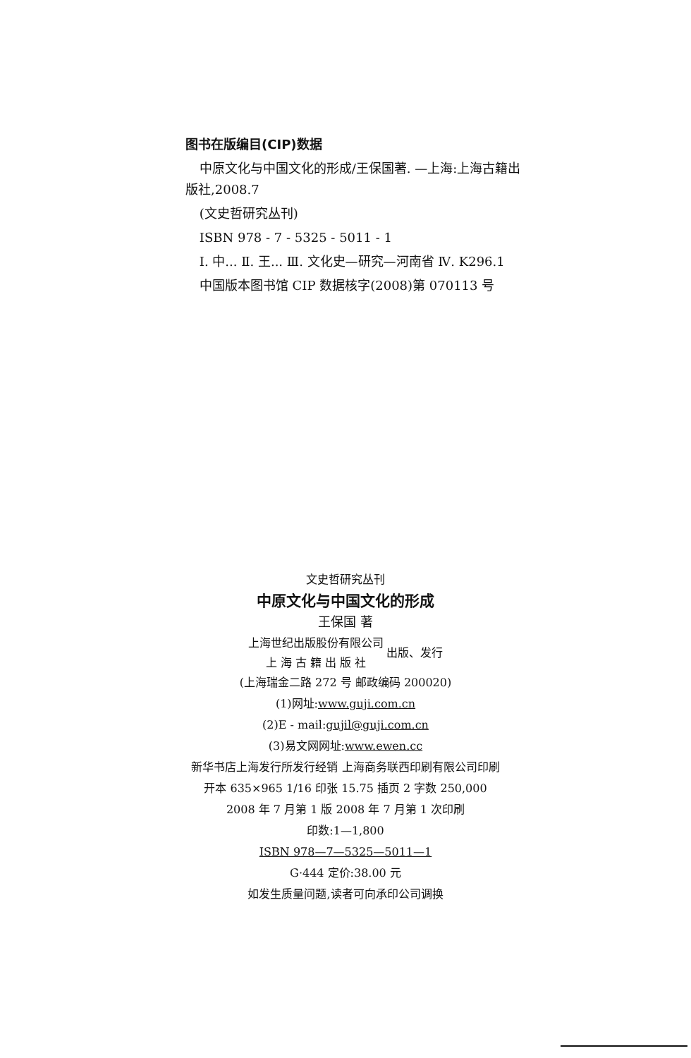图书在版编目(CIP)数据
中原文化与中国文化的形成/王保国著. —上海:上海古籍出版社,2008.7
(文史哲研究丛刊)
ISBN 978 - 7 - 5325 - 5011 - 1
Ⅰ. 中... Ⅱ. 王... Ⅲ. 文化史—研究—河南省 Ⅳ. K296.1
中国版本图书馆 CIP 数据核字(2008)第 070113 号
文史哲研究丛刊
中原文化与中国文化的形成
王保国 著
上海世纪出版股份有限公司
上 海 古 籍 出 版 社
出版、发行
(上海瑞金二路 272 号 邮政编码 200020)
(1)网址:www.guji.com.cn
(2)E - mail:gujil@guji.com.cn
(3)易文网网址:www.ewen.cc
新华书店上海发行所发行经销 上海商务联西印刷有限公司印刷
开本 635×965 1/16 印张 15.75 插页 2 字数 250,000
2008 年 7 月第 1 版 2008 年 7 月第 1 次印刷
印数:1—1,800
ISBN 978—7—5325—5011—1
G·444 定价:38.00 元
如发生质量问题,读者可向承印公司调换